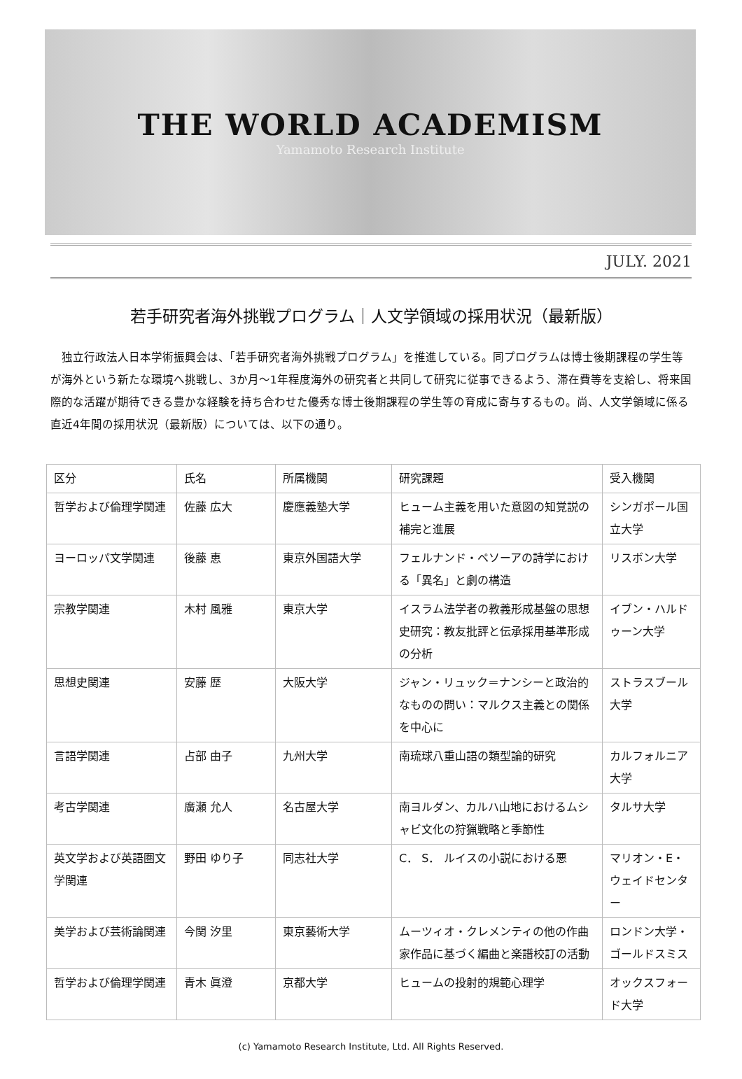THE WORLD ACADEMISM
Yamamoto Research Institute
JULY. 2021
若手研究者海外挑戦プログラム｜人文学領域の採用状況（最新版）
独立行政法人日本学術振興会は、「若手研究者海外挑戦プログラム」を推進している。同プログラムは博士後期課程の学生等が海外という新たな環境へ挑戦し、3か月～1年程度海外の研究者と共同して研究に従事できるよう、滞在費等を支給し、将来国際的な活躍が期待できる豊かな経験を持ち合わせた優秀な博士後期課程の学生等の育成に寄与するもの。尚、人文学領域に係る直近4年間の採用状況（最新版）については、以下の通り。
| 区分 | 氏名 | 所属機関 | 研究課題 | 受入機関 |
| --- | --- | --- | --- | --- |
| 哲学および倫理学関連 | 佐藤 広大 | 慶應義塾大学 | ヒューム主義を用いた意図の知覚説の補完と進展 | シンガポール国立大学 |
| ヨーロッパ文学関連 | 後藤 恵 | 東京外国語大学 | フェルナンド・ペソーアの詩学における「異名」と劇の構造 | リスボン大学 |
| 宗教学関連 | 木村 風雅 | 東京大学 | イスラム法学者の教義形成基盤の思想史研究：教友批評と伝承採用基準形成の分析 | イブン・ハルドゥーン大学 |
| 思想史関連 | 安藤 歴 | 大阪大学 | ジャン・リュック＝ナンシーと政治的なものの問い：マルクス主義との関係を中心に | ストラスブール大学 |
| 言語学関連 | 占部 由子 | 九州大学 | 南琉球八重山語の類型論的研究 | カルフォルニア大学 |
| 考古学関連 | 廣瀬 允人 | 名古屋大学 | 南ヨルダン、カルハ山地におけるムシャビ文化の狩猟戦略と季節性 | タルサ大学 |
| 英文学および英語圏文学関連 | 野田 ゆり子 | 同志社大学 | C． S． ルイスの小説における悪 | マリオン・E・ウェイドセンター |
| 美学および芸術論関連 | 今関 汐里 | 東京藝術大学 | ムーツィオ・クレメンティの他の作曲家作品に基づく編曲と楽譜校訂の活動 | ロンドン大学・ゴールドスミス |
| 哲学および倫理学関連 | 青木 眞澄 | 京都大学 | ヒュームの投射的規範心理学 | オックスフォード大学 |
(c) Yamamoto Research Institute, Ltd. All Rights Reserved.